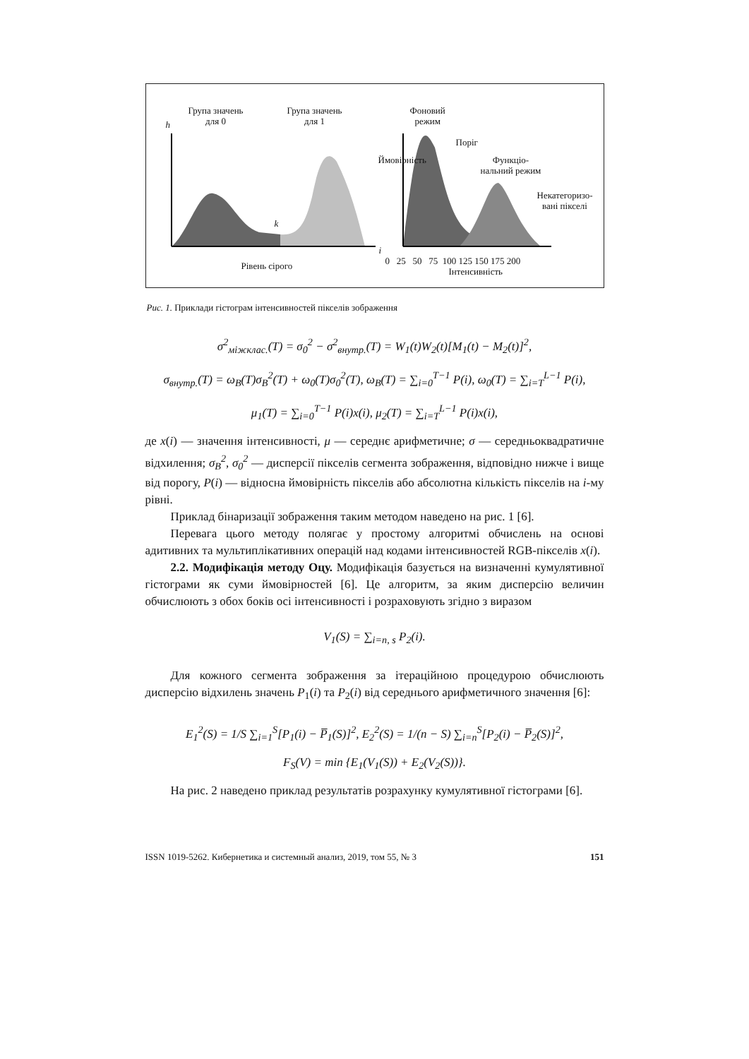Група значень
для 0
Група значень
для 1
h
k
i
Рівень сірого
Фоновий
режим
Поріг
Функціо-
нальний режим
Некатегоризо-
вані пікселі
Ймовірність
0 25 50 75 100 125 150 175 200
Інтенсивність
Рис. 1. Приклади гістограм інтенсивностей пікселів зображення
σ<sup>2</sup><sub>міжклас.</sub>(T) = σ<sub>0</sub><sup>2</sup> − σ<sup>2</sup><sub>внутр.</sub>(T) = W<sub>1</sub>(t)W<sub>2</sub>(t)[M<sub>1</sub>(t) − M<sub>2</sub>(t)]<sup>2</sup>,
σ<sub>внутр.</sub>(T) = ω<sub>B</sub>(T)σ<sub>B</sub><sup>2</sup>(T) + ω<sub>0</sub>(T)σ<sub>0</sub><sup>2</sup>(T), ω<sub>B</sub>(T) = ∑<sub>i=0</sub><sup>T−1</sup> P(i), ω<sub>0</sub>(T) = ∑<sub>i=T</sub><sup>L−1</sup> P(i),
μ<sub>1</sub>(T) = ∑<sub>i=0</sub><sup>T−1</sup> P(i)x(i), μ<sub>2</sub>(T) = ∑<sub>i=T</sub><sup>L−1</sup> P(i)x(i),
де x(i) — значення інтенсивності, μ — середнє арифметичне; σ — середньоквадратичне відхилення; σ<sub>B</sub><sup>2</sup>, σ<sub>0</sub><sup>2</sup> — дисперсії пікселів сегмента зображення, відповідно нижче і вище від порогу, P(i) — відносна ймовірність пікселів або абсолютна кількість пікселів на i-му рівні.
Приклад бінаризації зображення таким методом наведено на рис. 1 [6].
Перевага цього методу полягає у простому алгоритмі обчислень на основі адитивних та мультиплікативних операцій над кодами інтенсивностей RGB-пікселів x(i).
2.2. Модифікація методу Оцу. Модифікація базується на визначенні кумулятивної гістограми як суми ймовірностей [6]. Це алгоритм, за яким дисперсію величин обчислюють з обох боків осі інтенсивності і розраховують згідно з виразом
V<sub>1</sub>(S) = ∑<sub>i=n, s</sub> P<sub>2</sub>(i).
Для кожного сегмента зображення за ітераційною процедурою обчислюють дисперсію відхилень значень P<sub>1</sub>(i) та P<sub>2</sub>(i) від середнього арифметичного значення [6]:
E<sub>1</sub><sup>2</sup>(S) = 1/S ∑<sub>i=1</sub><sup>S</sup>[P<sub>1</sub>(i) − P̅<sub>1</sub>(S)]<sup>2</sup>, E<sub>2</sub><sup>2</sup>(S) = 1/(n − S) ∑<sub>i=n</sub><sup>S</sup>[P<sub>2</sub>(i) − P̅<sub>2</sub>(S)]<sup>2</sup>,
F<sub>S</sub>(V) = min {E<sub>1</sub>(V<sub>1</sub>(S)) + E<sub>2</sub>(V<sub>2</sub>(S))}.
На рис. 2 наведено приклад результатів розрахунку кумулятивної гістограми [6].
ISSN 1019-5262. Кибернетика и системный анализ, 2019, том 55, № 3 151